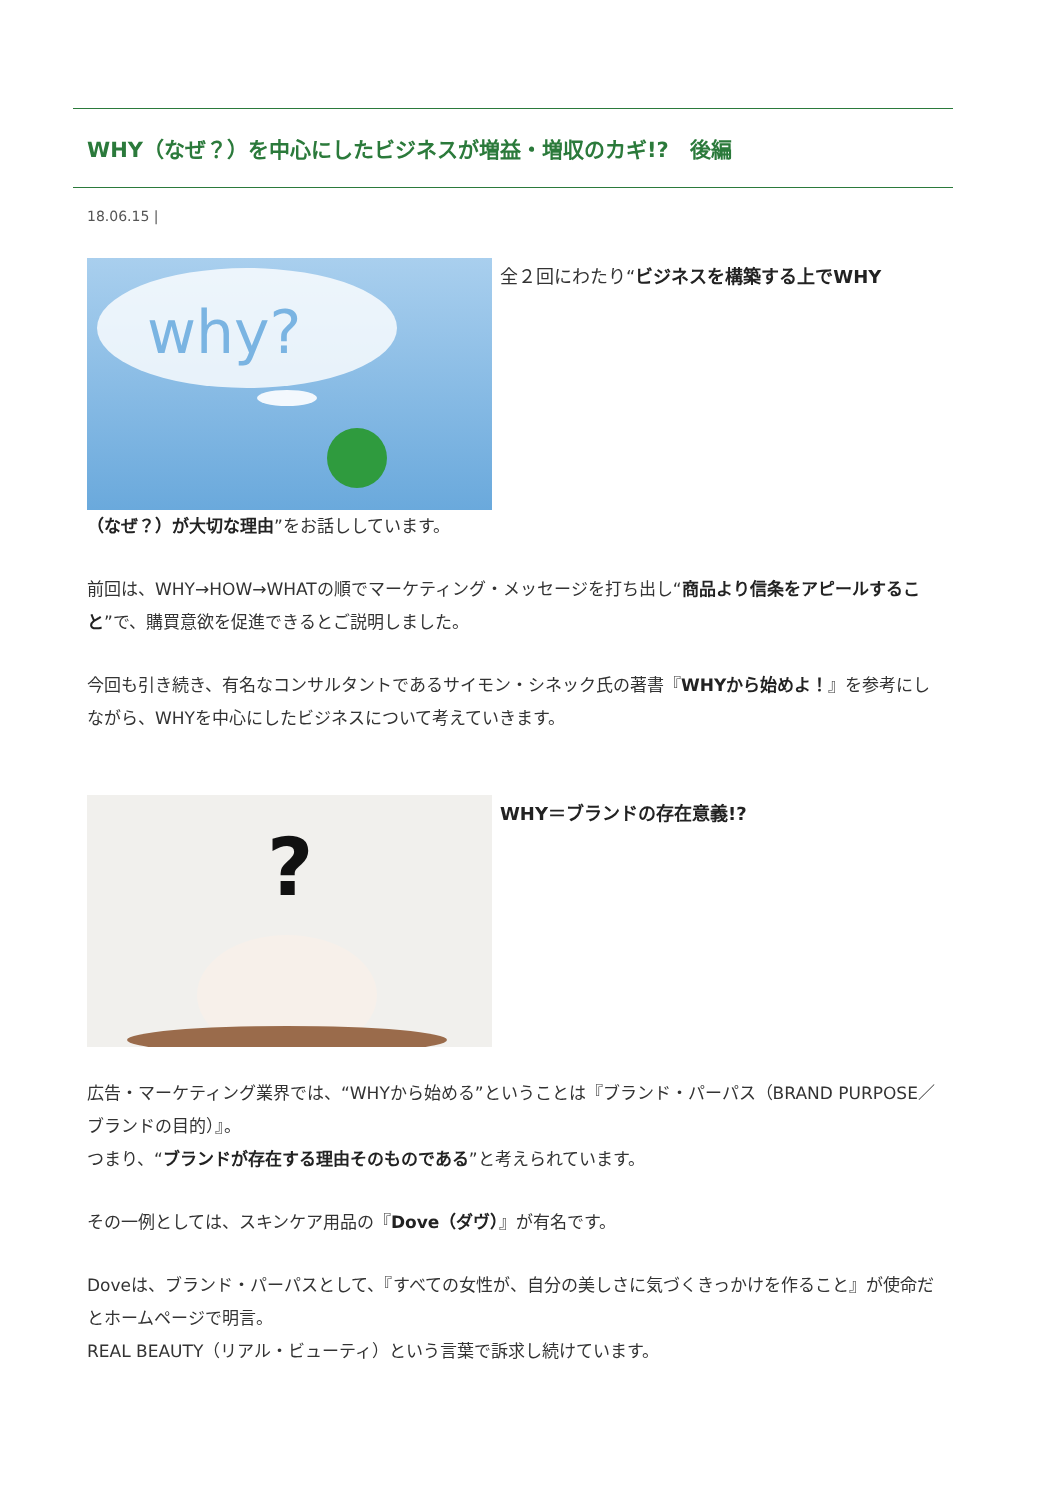WHY（なぜ？）を中心にしたビジネスが増益・増収のカギ!?　後編
18.06.15 |
why?
全２回にわたり“ビジネスを構築する上でWHY
（なぜ？）が大切な理由”をお話ししています。
前回は、WHY→HOW→WHATの順でマーケティング・メッセージを打ち出し“商品より信条をアピールすること”で、購買意欲を促進できるとご説明しました。
今回も引き続き、有名なコンサルタントであるサイモン・シネック氏の著書『WHYから始めよ！』を参考にしながら、WHYを中心にしたビジネスについて考えていきます。
?
WHY＝ブランドの存在意義!?
広告・マーケティング業界では、“WHYから始める”ということは『ブランド・パーパス（BRAND PURPOSE／ブランドの目的）』。
つまり、“ブランドが存在する理由そのものである”と考えられています。
その一例としては、スキンケア用品の『Dove（ダヴ）』が有名です。
Doveは、ブランド・パーパスとして、『すべての女性が、自分の美しさに気づくきっかけを作ること』が使命だとホームページで明言。
REAL BEAUTY（リアル・ビューティ）という言葉で訴求し続けています。